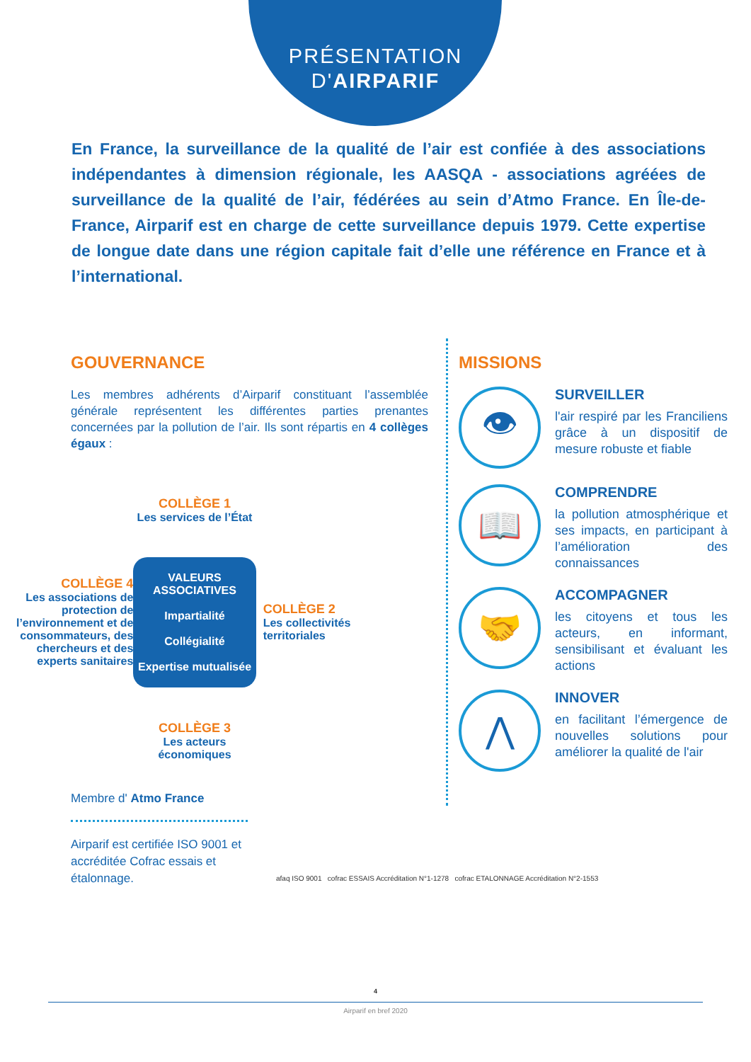PRÉSENTATION
D'AIRPARIF
En France, la surveillance de la qualité de l’air est confiée à des associations indépendantes à dimension régionale, les AASQA - associations agréées de surveillance de la qualité de l’air, fédérées au sein d’Atmo France. En Île-de-France, Airparif est en charge de cette surveillance depuis 1979. Cette expertise de longue date dans une région capitale fait d’elle une référence en France et à l’international.
GOUVERNANCE
Les membres adhérents d’Airparif constituant l’assemblée générale représentent les différentes parties prenantes concernées par la pollution de l’air. Ils sont répartis en 4 collèges égaux :
COLLÈGE 1
Les services de l’État
COLLÈGE 4
Les associations de protection de l’environnement et de consommateurs, des chercheurs et des experts sanitaires
VALEURS ASSOCIATIVES
Impartialité
Collégialité
Expertise mutualisée
COLLÈGE 2
Les collectivités territoriales
COLLÈGE 3
Les acteurs économiques
Membre d' Atmo France
MISSIONS
👁
SURVEILLER
l'air respiré par les Franciliens grâce à un dispositif de mesure robuste et fiable
📖
COMPRENDRE
la pollution atmosphérique et ses impacts, en participant à l’amélioration des connaissances
🤝
ACCOMPAGNER
les citoyens et tous les acteurs, en informant, sensibilisant et évaluant les actions
⋀
INNOVER
en facilitant l’émergence de nouvelles solutions pour améliorer la qualité de l'air
Airparif est certifiée ISO 9001 et accréditée Cofrac essais et étalonnage.
afaq ISO 9001 cofrac ESSAIS Accréditation N°1-1278 cofrac ETALONNAGE Accréditation N°2-1553
4
Airparif en bref 2020